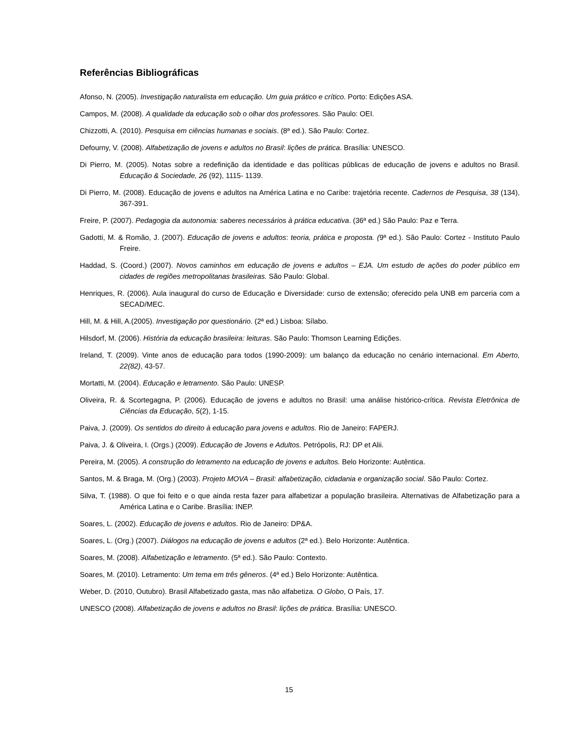Referências Bibliográficas
Afonso, N. (2005). Investigação naturalista em educação. Um guia prático e crítico. Porto: Edições ASA.
Campos, M. (2008). A qualidade da educação sob o olhar dos professores. São Paulo: OEI.
Chizzotti, A. (2010). Pesquisa em ciências humanas e sociais. (8ª ed.). São Paulo: Cortez.
Defourny, V. (2008). Alfabetização de jovens e adultos no Brasil: lições de prática. Brasília: UNESCO.
Di Pierro, M. (2005). Notas sobre a redefinição da identidade e das políticas públicas de educação de jovens e adultos no Brasil. Educação & Sociedade, 26 (92), 1115- 1139.
Di Pierro, M. (2008). Educação de jovens e adultos na América Latina e no Caribe: trajetória recente. Cadernos de Pesquisa, 38 (134), 367-391.
Freire, P. (2007). Pedagogia da autonomia: saberes necessários à prática educativa. (36ª ed.) São Paulo: Paz e Terra.
Gadotti, M. & Romão, J. (2007). Educação de jovens e adultos: teoria, prática e proposta. (9ª ed.). São Paulo: Cortez - Instituto Paulo Freire.
Haddad, S. (Coord.) (2007). Novos caminhos em educação de jovens e adultos – EJA. Um estudo de ações do poder público em cidades de regiões metropolitanas brasileiras. São Paulo: Global.
Henriques, R. (2006). Aula inaugural do curso de Educação e Diversidade: curso de extensão; oferecido pela UNB em parceria com a SECAD/MEC.
Hill, M. & Hill, A.(2005). Investigação por questionário. (2ª ed.) Lisboa: Sílabo.
Hilsdorf, M. (2006). História da educação brasileira: leituras. São Paulo: Thomson Learning Edições.
Ireland, T. (2009). Vinte anos de educação para todos (1990-2009): um balanço da educação no cenário internacional. Em Aberto, 22(82), 43-57.
Mortatti, M. (2004). Educação e letramento. São Paulo: UNESP.
Oliveira, R. & Scortegagna, P. (2006). Educação de jovens e adultos no Brasil: uma análise histórico-crítica. Revista Eletrônica de Ciências da Educação, 5(2), 1-15.
Paiva, J. (2009). Os sentidos do direito à educação para jovens e adultos. Rio de Janeiro: FAPERJ.
Paiva, J. & Oliveira, I. (Orgs.) (2009). Educação de Jovens e Adultos. Petrópolis, RJ: DP et Alii.
Pereira, M. (2005). A construção do letramento na educação de jovens e adultos. Belo Horizonte: Autêntica.
Santos, M. & Braga, M. (Org.) (2003). Projeto MOVA – Brasil: alfabetização, cidadania e organização social. São Paulo: Cortez.
Silva, T. (1988). O que foi feito e o que ainda resta fazer para alfabetizar a população brasileira. Alternativas de Alfabetização para a América Latina e o Caribe. Brasília: INEP.
Soares, L. (2002). Educação de jovens e adultos. Rio de Janeiro: DP&A.
Soares, L. (Org.) (2007). Diálogos na educação de jovens e adultos (2ª ed.). Belo Horizonte: Autêntica.
Soares, M. (2008). Alfabetização e letramento. (5ª ed.). São Paulo: Contexto.
Soares, M. (2010). Letramento: Um tema em três gêneros. (4ª ed.) Belo Horizonte: Autêntica.
Weber, D. (2010, Outubro). Brasil Alfabetizado gasta, mas não alfabetiza. O Globo, O País, 17.
UNESCO (2008). Alfabetização de jovens e adultos no Brasil: lições de prática. Brasília: UNESCO.
15